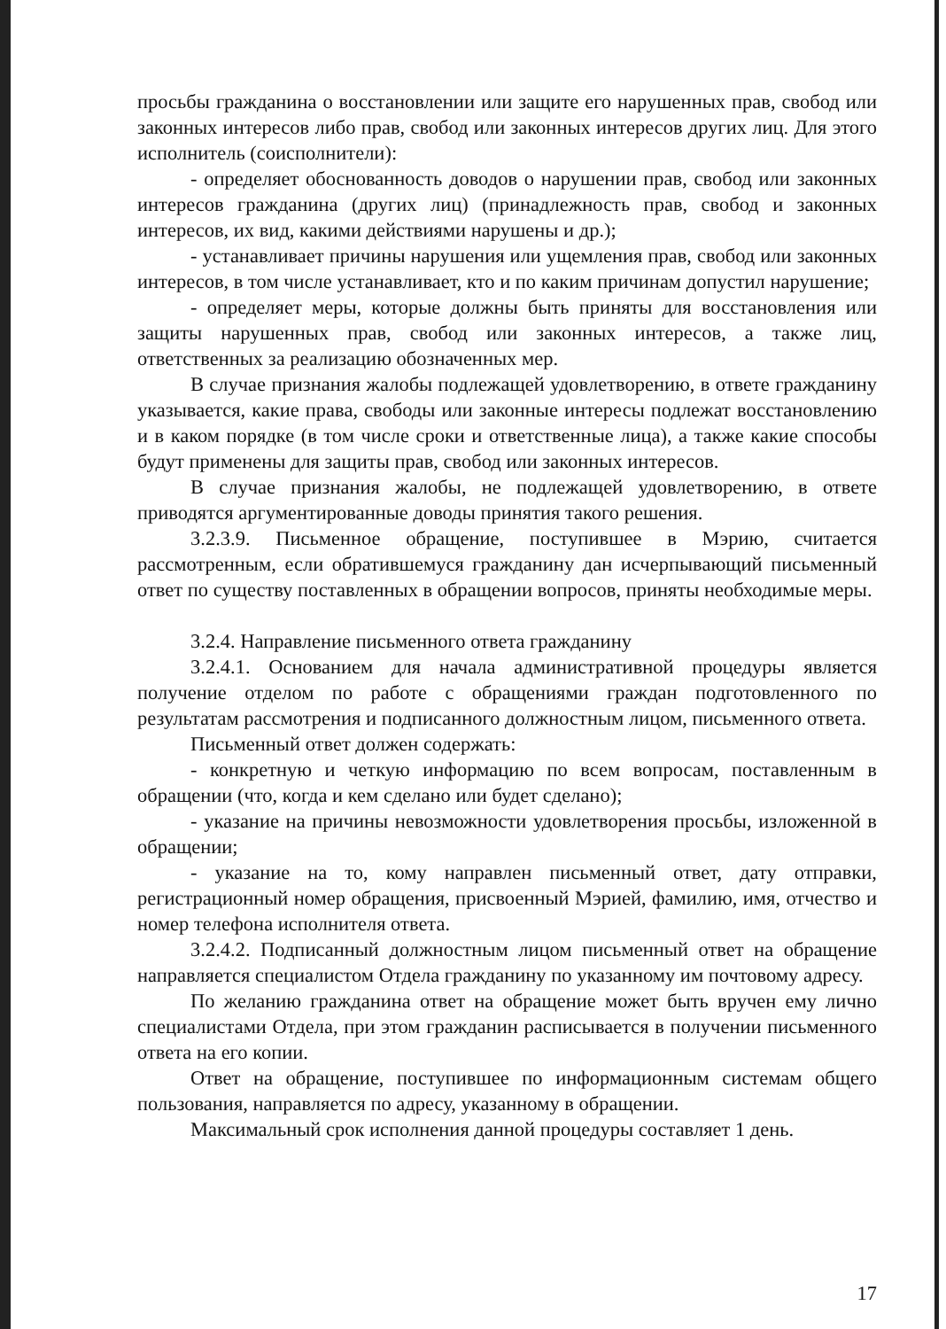просьбы гражданина о восстановлении или защите его нарушенных прав, свобод или законных интересов либо прав, свобод или законных интересов других лиц. Для этого исполнитель (соисполнители):
- определяет обоснованность доводов о нарушении прав, свобод или законных интересов гражданина (других лиц) (принадлежность прав, свобод и законных интересов, их вид, какими действиями нарушены и др.);
- устанавливает причины нарушения или ущемления прав, свобод или законных интересов, в том числе устанавливает, кто и по каким причинам допустил нарушение;
- определяет меры, которые должны быть приняты для восстановления или защиты нарушенных прав, свобод или законных интересов, а также лиц, ответственных за реализацию обозначенных мер.
В случае признания жалобы подлежащей удовлетворению, в ответе гражданину указывается, какие права, свободы или законные интересы подлежат восстановлению и в каком порядке (в том числе сроки и ответственные лица), а также какие способы будут применены для защиты прав, свобод или законных интересов.
В случае признания жалобы, не подлежащей удовлетворению, в ответе приводятся аргументированные доводы принятия такого решения.
3.2.3.9. Письменное обращение, поступившее в Мэрию, считается рассмотренным, если обратившемуся гражданину дан исчерпывающий письменный ответ по существу поставленных в обращении вопросов, приняты необходимые меры.
3.2.4. Направление письменного ответа гражданину
3.2.4.1. Основанием для начала административной процедуры является получение отделом по работе с обращениями граждан подготовленного по результатам рассмотрения и подписанного должностным лицом, письменного ответа.
Письменный ответ должен содержать:
- конкретную и четкую информацию по всем вопросам, поставленным в обращении (что, когда и кем сделано или будет сделано);
- указание на причины невозможности удовлетворения просьбы, изложенной в обращении;
- указание на то, кому направлен письменный ответ, дату отправки, регистрационный номер обращения, присвоенный Мэрией, фамилию, имя, отчество и номер телефона исполнителя ответа.
3.2.4.2. Подписанный должностным лицом письменный ответ на обращение направляется специалистом Отдела гражданину по указанному им почтовому адресу.
По желанию гражданина ответ на обращение может быть вручен ему лично специалистами Отдела, при этом гражданин расписывается в получении письменного ответа на его копии.
Ответ на обращение, поступившее по информационным системам общего пользования, направляется по адресу, указанному в обращении.
Максимальный срок исполнения данной процедуры составляет 1 день.
17